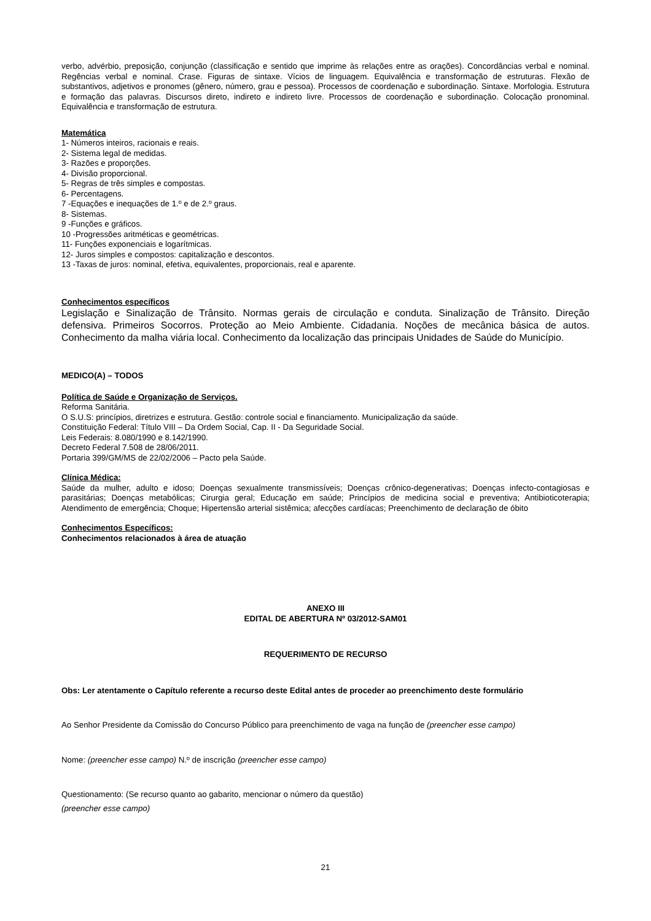verbo, advérbio, preposição, conjunção (classificação e sentido que imprime às relações entre as orações). Concordâncias verbal e nominal. Regências verbal e nominal. Crase. Figuras de sintaxe. Vícios de linguagem. Equivalência e transformação de estruturas. Flexão de substantivos, adjetivos e pronomes (gênero, número, grau e pessoa). Processos de coordenação e subordinação. Sintaxe. Morfologia. Estrutura e formação das palavras. Discursos direto, indireto e indireto livre. Processos de coordenação e subordinação. Colocação pronominal. Equivalência e transformação de estrutura.
Matemática
1- Números inteiros, racionais e reais.
2- Sistema legal de medidas.
3- Razões e proporções.
4- Divisão proporcional.
5- Regras de três simples e compostas.
6- Percentagens.
7 -Equações e inequações de 1.º e de 2.º graus.
8- Sistemas.
9 -Funções e gráficos.
10 -Progressões aritméticas e geométricas.
11- Funções exponenciais e logarítmicas.
12- Juros simples e compostos: capitalização e descontos.
13 -Taxas de juros: nominal, efetiva, equivalentes, proporcionais, real e aparente.
Conhecimentos específicos
Legislação e Sinalização de Trânsito. Normas gerais de circulação e conduta. Sinalização de Trânsito. Direção defensiva. Primeiros Socorros. Proteção ao Meio Ambiente. Cidadania. Noções de mecânica básica de autos. Conhecimento da malha viária local. Conhecimento da localização das principais Unidades de Saúde do Município.
MEDICO(A) – TODOS
Política de Saúde e Organização de Serviços.
Reforma Sanitária.
O S.U.S: princípios, diretrizes e estrutura. Gestão: controle social e financiamento. Municipalização da saúde.
Constituição Federal: Título VIII – Da Ordem Social, Cap. II - Da Seguridade Social.
Leis Federais: 8.080/1990 e 8.142/1990.
Decreto Federal 7.508 de 28/06/2011.
Portaria 399/GM/MS de 22/02/2006 – Pacto pela Saúde.
Clínica Médica:
Saúde da mulher, adulto e idoso; Doenças sexualmente transmissíveis; Doenças crônico-degenerativas; Doenças infecto-contagiosas e parasitárias; Doenças metabólicas; Cirurgia geral; Educação em saúde; Princípios de medicina social e preventiva; Antibioticoterapia; Atendimento de emergência; Choque; Hipertensão arterial sistêmica; afecções cardíacas; Preenchimento de declaração de óbito
Conhecimentos Específicos:
Conhecimentos relacionados à área de atuação
ANEXO III
EDITAL DE ABERTURA Nº 03/2012-SAM01
REQUERIMENTO DE RECURSO
Obs: Ler atentamente o Capítulo referente a recurso deste Edital antes de proceder ao preenchimento deste formulário
Ao Senhor Presidente da Comissão do Concurso Público para preenchimento de vaga na função de (preencher esse campo)
Nome: (preencher esse campo) N.º de inscrição (preencher esse campo)
Questionamento: (Se recurso quanto ao gabarito, mencionar o número da questão)
(preencher esse campo)
21